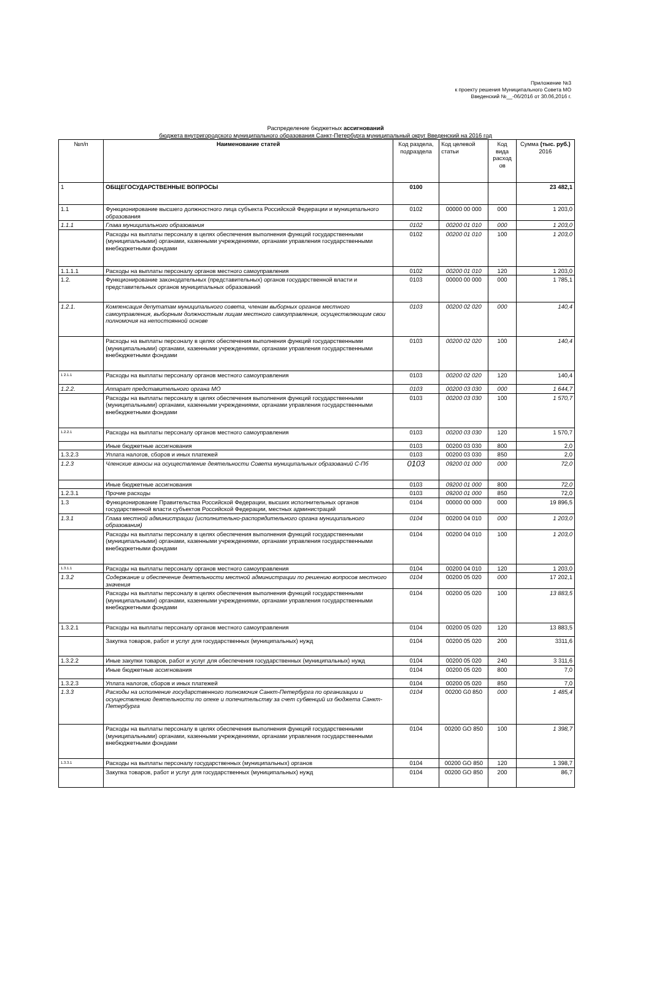Приложение №3
к проекту решения Муниципального Совета МО
Введенский №__-06/2016 от 30.06,2016 г.
Распределение бюджетных ассигнований
бюджета внутригородского муниципального образования Санкт-Петербурга муниципальный округ Введенский на 2016 год
| №п/п | Наименование статей | Код раздела, подраздела | Код целевой статьи | Код вида расход ов | Сумма (тыс. руб.) 2016 |
| --- | --- | --- | --- | --- | --- |
| 1 | ОБЩЕГОСУДАРСТВЕННЫЕ ВОПРОСЫ | 0100 | | | 23 482,1 |
| 1.1 | Функционирование высшего должностного лица субъекта Российской Федерации и муниципального образования | 0102 | 00000 00 000 | 000 | 1 203,0 |
| 1.1.1 | Глава муниципального образования | 0102 | 00200 01 010 | 000 | 1 203,0 |
| | Расходы на выплаты персоналу в целях обеспечения выполнения функций государственными (муниципальными) органами, казенными учреждениями, органами управления государственными внебюджетными фондами | 0102 | 00200 01 010 | 100 | 1 203,0 |
| 1.1.1.1 | Расходы на выплаты персоналу органов местного самоуправления | 0102 | 00200 01 010 | 120 | 1 203,0 |
| 1.2. | Функционирование законодательных (представительных) органов государственной власти и представительных органов муниципальных образований | 0103 | 00000 00 000 | 000 | 1 785,1 |
| 1.2.1. | Компенсация депутатам муниципального совета, членам выборных органов местного самоуправления, выборным должностным лицам местного самоуправления, осуществляющим свои полномочия на непостоянной основе | 0103 | 00200 02 020 | 000 | 140,4 |
| | Расходы на выплаты персоналу в целях обеспечения выполнения функций государственными (муниципальными) органами, казенными учреждениями, органами управления государственными внебюджетными фондами | 0103 | 00200 02 020 | 100 | 140,4 |
| 1 2.1.1 | Расходы на выплаты персоналу органов местного самоуправления | 0103 | 00200 02 020 | 120 | 140,4 |
| 1.2.2. | Аппарат представительного органа МО | 0103 | 00200 03 030 | 000 | 1 644,7 |
| | Расходы на выплаты персоналу в целях обеспечения выполнения функций государственными (муниципальными) органами, казенными учреждениями, органами управления государственными внебюджетными фондами | 0103 | 00200 03 030 | 100 | 1 570,7 |
| 1.2.2.1 | Расходы на выплаты персоналу органов местного самоуправления | 0103 | 00200 03 030 | 120 | 1 570,7 |
| | Иные бюджетные ассигнования | 0103 | 00200 03 030 | 800 | 2,0 |
| 1.3.2.3 | Уплата налогов, сборов и иных платежей | 0103 | 00200 03 030 | 850 | 2,0 |
| 1.2.3 | Членские взносы на осуществление деятельности Совета муниципальных образований С-Пб | 0103 | 09200 01 000 | 000 | 72,0 |
| | Иные бюджетные ассигнования | 0103 | 09200 01 000 | 800 | 72,0 |
| 1.2.3.1 | Прочие расходы | 0103 | 09200 01 000 | 850 | 72,0 |
| 1.3 | Функционирование Правительства Российской Федерации, высших исполнительных органов государственной власти субъектов Российской Федерации, местных администраций | 0104 | 00000 00 000 | 000 | 19 896,5 |
| 1.3.1 | Глава местной администрации (исполнительно-распорядительного органа муниципального образования) | 0104 | 00200 04 010 | 000 | 1 203,0 |
| | Расходы на выплаты персоналу в целях обеспечения выполнения функций государственными (муниципальными) органами, казенными учреждениями, органами управления государственными внебюджетными фондами | 0104 | 00200 04 010 | 100 | 1 203,0 |
| 1.3.1.1 | Расходы на выплаты персоналу органов местного самоуправления | 0104 | 00200 04 010 | 120 | 1 203,0 |
| 1.3.2 | Содержание и обеспечение деятельности местной администрации по решению вопросов местного значения | 0104 | 00200 05 020 | 000 | 17 202,1 |
| | Расходы на выплаты персоналу в целях обеспечения выполнения функций государственными (муниципальными) органами, казенными учреждениями, органами управления государственными внебюджетными фондами | 0104 | 00200 05 020 | 100 | 13 883,5 |
| 1.3.2.1 | Расходы на выплаты персоналу органов местного самоуправления | 0104 | 00200 05 020 | 120 | 13 883,5 |
| | Закупка товаров, работ и услуг для государственных (муниципальных) нужд | 0104 | 00200 05 020 | 200 | 3311,6 |
| 1.3.2.2 | Иные закупки товаров, работ и услуг для обеспечения государственных (муниципальных) нужд | 0104 | 00200 05 020 | 240 | 3 311,6 |
| | Иные бюджетные ассигнования | 0104 | 00200 05 020 | 800 | 7,0 |
| 1.3.2.3 | Уплата налогов, сборов и иных платежей | 0104 | 00200 05 020 | 850 | 7,0 |
| 1.3.3 | Расходы на исполнение государственного полномочия Санкт-Петербурга по организации и осуществлению деятельности по опеке и попечительству за счет субвенций из бюджета Санкт-Петербурга | 0104 | 00200 G0 850 | 000 | 1 485,4 |
| | Расходы на выплаты персоналу в целях обеспечения выполнения функций государственными (муниципальными) органами, казенными учреждениями, органами управления государственными внебюджетными фондами | 0104 | 00200 GO 850 | 100 | 1 398,7 |
| 1.3.3.1 | Расходы на выплаты персоналу государственных (муниципальных) органов | 0104 | 00200 GO 850 | 120 | 1 398,7 |
| | Закупка товаров, работ и услуг для государственных (муниципальных) нужд | 0104 | 00200 GO 850 | 200 | 86,7 |